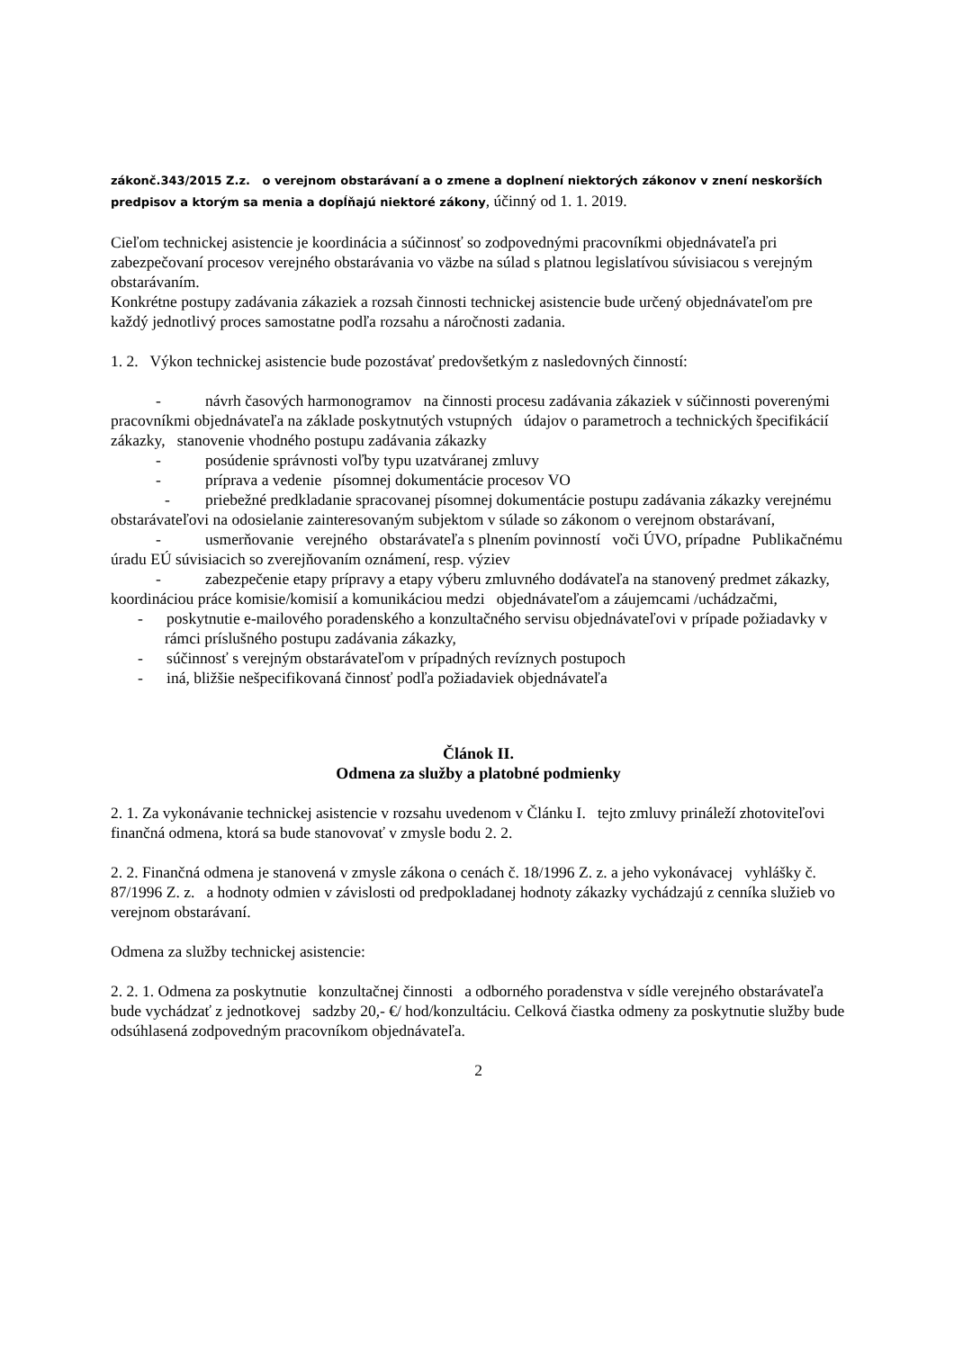zákonč.343/2015 Z.z. o verejnom obstarávaní a o zmene a doplnení niektorých zákonov v znení neskorších predpisov a ktorým sa menia a dopĺňajú niektoré zákony, účinný od 1. 1. 2019.
Cieľom technickej asistencie je koordinácia a súčinnosť so zodpovednými pracovníkmi objednávateľa pri zabezpečovaní procesov verejného obstarávania vo väzbe na súlad s platnou legislatívou súvisiacou s verejným obstarávaním.
Konkrétne postupy zadávania zákaziek a rozsah činnosti technickej asistencie bude určený objednávateľom pre každý jednotlivý proces samostatne podľa rozsahu a náročnosti zadania.
1. 2. Výkon technickej asistencie bude pozostávať predovšetkým z nasledovných činností:
- návrh časových harmonogramov na činnosti procesu zadávania zákaziek v súčinnosti poverenými pracovníkmi objednávateľa na základe poskytnutých vstupných údajov o parametroch a technických špecifikácií zákazky, stanovenie vhodného postupu zadávania zákazky
- posúdenie správnosti voľby typu uzatváranej zmluvy
- príprava a vedenie písomnej dokumentácie procesov VO
- priebežné predkladanie spracovanej písomnej dokumentácie postupu zadávania zákazky verejnému obstarávateľovi na odosielanie zainteresovaným subjektom v súlade so zákonom o verejnom obstarávaní,
- usmerňovanie verejného obstarávateľa s plnením povinností voči ÚVO, prípadne Publikačnému úradu EÚ súvisiacich so zverejňovaním oznámení, resp. výziev
- zabezpečenie etapy prípravy a etapy výberu zmluvného dodávateľa na stanovený predmet zákazky, koordináciou práce komisie/komisií a komunikáciou medzi objednávateľom a záujemcami /uchádzačmi,
- poskytnutie e-mailového poradenského a konzultačného servisu objednávateľovi v prípade požiadavky v rámci príslušného postupu zadávania zákazky,
- súčinnosť s verejným obstarávateľom v prípadných revíznych postupoch
- iná, bližšie nešpecifikovaná činnosť podľa požiadaviek objednávateľa
Článok II.
Odmena za služby a platobné podmienky
2. 1. Za vykonávanie technickej asistencie v rozsahu uvedenom v Článku I. tejto zmluvy prináleží zhotoviteľovi finančná odmena, ktorá sa bude stanovovať v zmysle bodu 2. 2.
2. 2. Finančná odmena je stanovená v zmysle zákona o cenách č. 18/1996 Z. z. a jeho vykonávacej vyhlášky č. 87/1996 Z. z. a hodnoty odmien v závislosti od predpokladanej hodnoty zákazky vychádzajú z cenníka služieb vo verejnom obstarávaní.
Odmena za služby technickej asistencie:
2. 2. 1. Odmena za poskytnutie konzultačnej činnosti a odborného poradenstva v sídle verejného obstarávateľa bude vychádzať z jednotkovej sadzby 20,- €/ hod/konzultáciu. Celková čiastka odmeny za poskytnutie služby bude odsúhlasená zodpovedným pracovníkom objednávateľa.
2